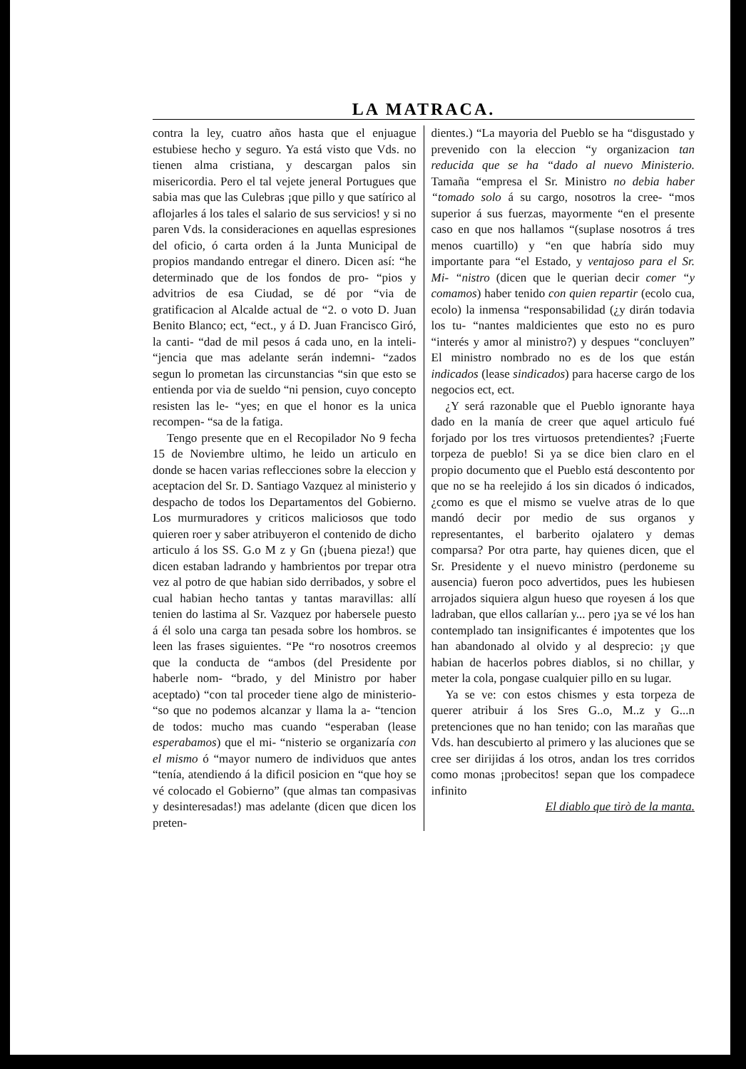LA MATRACA.
contra la ley, cuatro años hasta que el enjuague estubiese hecho y seguro. Ya está visto que Vds. no tienen alma cristiana, y descargan palos sin misericordia. Pero el tal vejete jeneral Portugues que sabia mas que las Culebras ¡que pillo y que satírico al aflojarles á los tales el salario de sus servicios! y si no paren Vds. la consideraciones en aquellas espresiones del oficio, ó carta orden á la Junta Municipal de propios mandando entregar el dinero. Dicen así: “he determinado que de los fondos de pro- “pios y advitrios de esa Ciudad, se dé por “via de gratificacion al Alcalde actual de “2. o voto D. Juan Benito Blanco; ect, “ect., y á D. Juan Francisco Giró, la canti- “dad de mil pesos á cada uno, en la inteli- “jencia que mas adelante serán indemni- “zados segun lo prometan las circunstancias “sin que esto se entienda por via de sueldo “ni pension, cuyo concepto resisten las le- “yes; en que el honor es la unica recompen- “sa de la fatiga.
Tengo presente que en el Recopilador No 9 fecha 15 de Noviembre ultimo, he leido un articulo en donde se hacen varias reflecciones sobre la eleccion y aceptacion del Sr. D. Santiago Vazquez al ministerio y despacho de todos los Departamentos del Gobierno. Los murmuradores y criticos maliciosos que todo quieren roer y saber atribuyeron el contenido de dicho articulo á los SS. G.o M z y Gn (¡buena pieza!) que dicen estaban ladrando y hambrientos por trepar otra vez al potro de que habian sido derribados, y sobre el cual habian hecho tantas y tantas maravillas: allí tenien do lastima al Sr. Vazquez por habersele puesto á él solo una carga tan pesada sobre los hombros. se leen las frases siguientes. “Pe “ro nosotros creemos que la conducta de “ambos (del Presidente por haberle nom- “brado, y del Ministro por haber aceptado) “con tal proceder tiene algo de ministerio- “so que no podemos alcanzar y llama la a- “tencion de todos: mucho mas cuando “esperaban (lease esperabamos) que el mi- “nisterio se organizaría con el mismo ó “mayor numero de individuos que antes “tenía, atendiendo á la dificil posicion en “que hoy se vé colocado el Gobierno” (que almas tan compasivas y desinteresadas!) mas adelante (dicen que dicen los preten-
dientes.) “La mayoria del Pueblo se ha “disgustado y prevenido con la eleccion “y organizacion tan reducida que se ha “dado al nuevo Ministerio. Tamaña “empresa el Sr. Ministro no debia haber “tomado solo á su cargo, nosotros la cree- “mos superior á sus fuerzas, mayormente “en el presente caso en que nos hallamos “(suplase nosotros á tres menos cuartillo) y “en que habría sido muy importante para “el Estado, y ventajoso para el Sr. Mi- “nistro (dicen que le querian decir comer “y comamos) haber tenido con quien repartir (ecolo cua, ecolo) la inmensa “responsabilidad (¿y dirán todavia los tu- “nantes maldicientes que esto no es puro “interés y amor al ministro?) y despues “concluyen” El ministro nombrado no es de los que están indicados (lease sindicados) para hacerse cargo de los negocios ect, ect.
¿Y será razonable que el Pueblo ignorante haya dado en la manía de creer que aquel articulo fué forjado por los tres virtuosos pretendientes? ¡Fuerte torpeza de pueblo! Si ya se dice bien claro en el propio documento que el Pueblo está descontento por que no se ha reelejido á los sin dicados ó indicados, ¿como es que el mismo se vuelve atras de lo que mandó decir por medio de sus organos y representantes, el barberito ojalatero y demas comparsa? Por otra parte, hay quienes dicen, que el Sr. Presidente y el nuevo ministro (perdoneme su ausencia) fueron poco advertidos, pues les hubiesen arrojados siquiera algun hueso que royesen á los que ladraban, que ellos callarían y... pero ¡ya se vé los han contemplado tan insignificantes é impotentes que los han abandonado al olvido y al desprecio: ¡y que habian de hacerlos pobres diablos, si no chillar, y meter la cola, pongase cualquier pillo en su lugar.
Ya se ve: con estos chismes y esta torpeza de querer atribuir á los Sres G..o, M..z y G...n pretenciones que no han tenido; con las marañas que Vds. han descubierto al primero y las aluciones que se cree ser dirijidas á los otros, andan los tres corridos como monas ¡probecitos! sepan que los compadece infinito
El diablo que tirò de la manta.